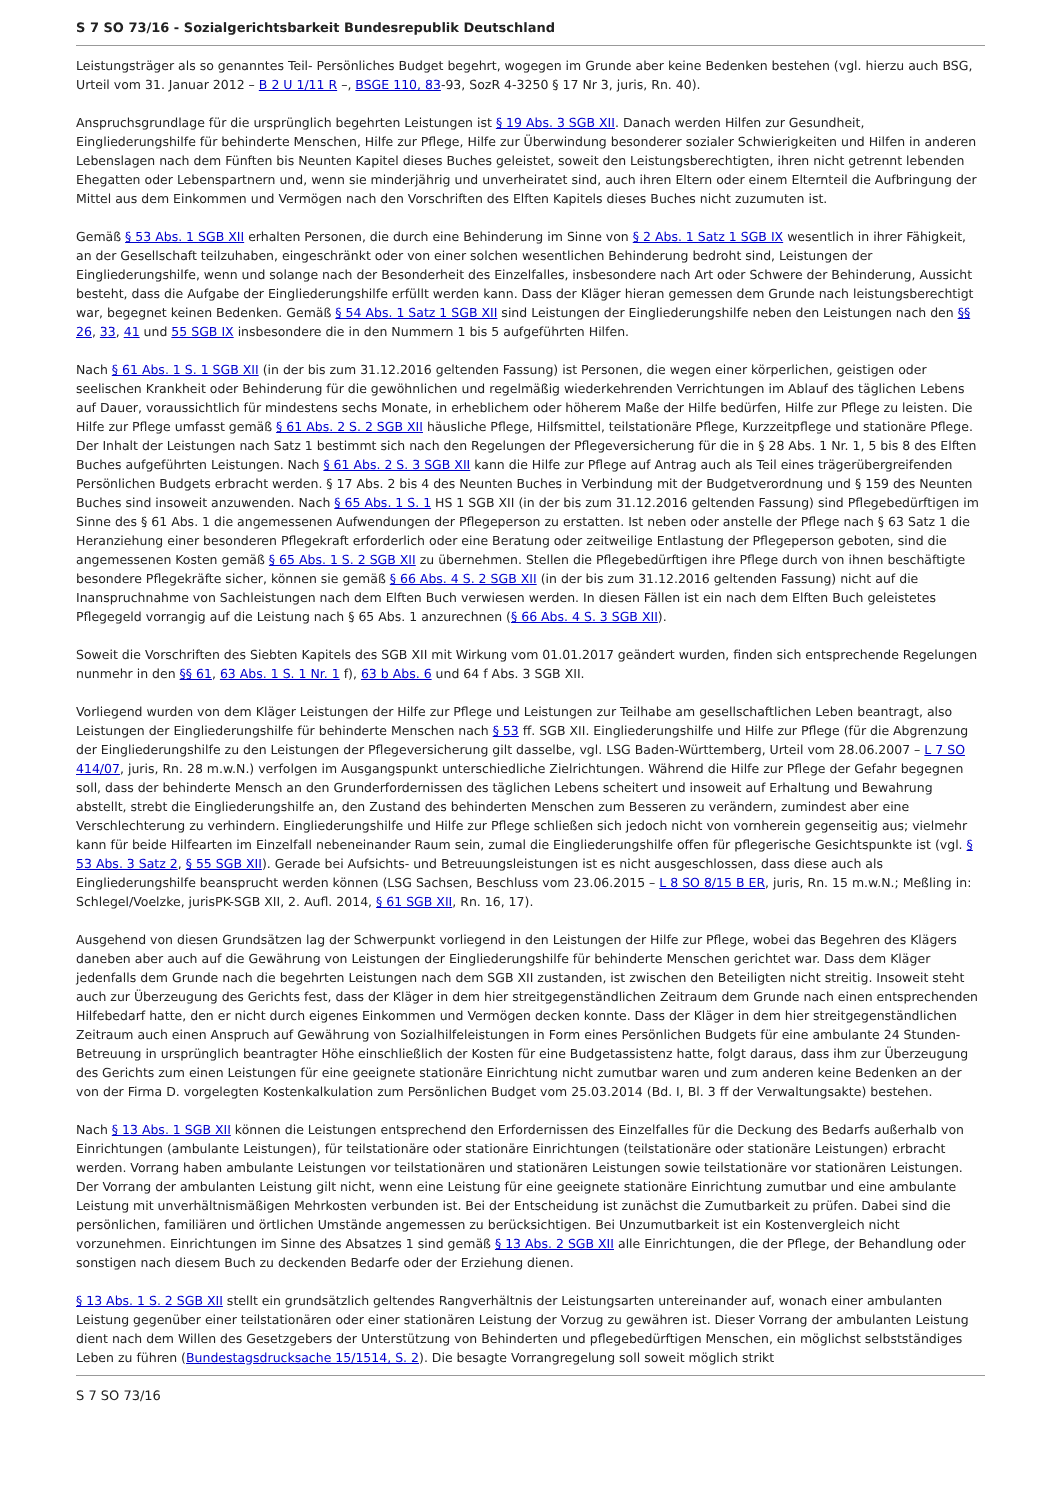S 7 SO 73/16 - Sozialgerichtsbarkeit Bundesrepublik Deutschland
Leistungsträger als so genanntes Teil- Persönliches Budget begehrt, wogegen im Grunde aber keine Bedenken bestehen (vgl. hierzu auch BSG, Urteil vom 31. Januar 2012 – B 2 U 1/11 R –, BSGE 110, 83-93, SozR 4-3250 § 17 Nr 3, juris, Rn. 40).
Anspruchsgrundlage für die ursprünglich begehrten Leistungen ist § 19 Abs. 3 SGB XII. Danach werden Hilfen zur Gesundheit, Eingliederungshilfe für behinderte Menschen, Hilfe zur Pflege, Hilfe zur Überwindung besonderer sozialer Schwierigkeiten und Hilfen in anderen Lebenslagen nach dem Fünften bis Neunten Kapitel dieses Buches geleistet, soweit den Leistungsberechtigten, ihren nicht getrennt lebenden Ehegatten oder Lebenspartnern und, wenn sie minderjährig und unverheiratet sind, auch ihren Eltern oder einem Elternteil die Aufbringung der Mittel aus dem Einkommen und Vermögen nach den Vorschriften des Elften Kapitels dieses Buches nicht zuzumuten ist.
Gemäß § 53 Abs. 1 SGB XII erhalten Personen, die durch eine Behinderung im Sinne von § 2 Abs. 1 Satz 1 SGB IX wesentlich in ihrer Fähigkeit, an der Gesellschaft teilzuhaben, eingeschränkt oder von einer solchen wesentlichen Behinderung bedroht sind, Leistungen der Eingliederungshilfe, wenn und solange nach der Besonderheit des Einzelfalles, insbesondere nach Art oder Schwere der Behinderung, Aussicht besteht, dass die Aufgabe der Eingliederungshilfe erfüllt werden kann. Dass der Kläger hieran gemessen dem Grunde nach leistungsberechtigt war, begegnet keinen Bedenken. Gemäß § 54 Abs. 1 Satz 1 SGB XII sind Leistungen der Eingliederungshilfe neben den Leistungen nach den §§ 26, 33, 41 und 55 SGB IX insbesondere die in den Nummern 1 bis 5 aufgeführten Hilfen.
Nach § 61 Abs. 1 S. 1 SGB XII (in der bis zum 31.12.2016 geltenden Fassung) ist Personen, die wegen einer körperlichen, geistigen oder seelischen Krankheit oder Behinderung für die gewöhnlichen und regelmäßig wiederkehrenden Verrichtungen im Ablauf des täglichen Lebens auf Dauer, voraussichtlich für mindestens sechs Monate, in erheblichem oder höherem Maße der Hilfe bedürfen, Hilfe zur Pflege zu leisten. Die Hilfe zur Pflege umfasst gemäß § 61 Abs. 2 S. 2 SGB XII häusliche Pflege, Hilfsmittel, teilstationäre Pflege, Kurzzeitpflege und stationäre Pflege. Der Inhalt der Leistungen nach Satz 1 bestimmt sich nach den Regelungen der Pflegeversicherung für die in § 28 Abs. 1 Nr. 1, 5 bis 8 des Elften Buches aufgeführten Leistungen. Nach § 61 Abs. 2 S. 3 SGB XII kann die Hilfe zur Pflege auf Antrag auch als Teil eines trägerübergreifenden Persönlichen Budgets erbracht werden. § 17 Abs. 2 bis 4 des Neunten Buches in Verbindung mit der Budgetverordnung und § 159 des Neunten Buches sind insoweit anzuwenden. Nach § 65 Abs. 1 S. 1 HS 1 SGB XII (in der bis zum 31.12.2016 geltenden Fassung) sind Pflegebedürftigen im Sinne des § 61 Abs. 1 die angemessenen Aufwendungen der Pflegeperson zu erstatten. Ist neben oder anstelle der Pflege nach § 63 Satz 1 die Heranziehung einer besonderen Pflegekraft erforderlich oder eine Beratung oder zeitweilige Entlastung der Pflegeperson geboten, sind die angemessenen Kosten gemäß § 65 Abs. 1 S. 2 SGB XII zu übernehmen. Stellen die Pflegebedürftigen ihre Pflege durch von ihnen beschäftigte besondere Pflegekräfte sicher, können sie gemäß § 66 Abs. 4 S. 2 SGB XII (in der bis zum 31.12.2016 geltenden Fassung) nicht auf die Inanspruchnahme von Sachleistungen nach dem Elften Buch verwiesen werden. In diesen Fällen ist ein nach dem Elften Buch geleistetes Pflegegeld vorrangig auf die Leistung nach § 65 Abs. 1 anzurechnen (§ 66 Abs. 4 S. 3 SGB XII).
Soweit die Vorschriften des Siebten Kapitels des SGB XII mit Wirkung vom 01.01.2017 geändert wurden, finden sich entsprechende Regelungen nunmehr in den §§ 61, 63 Abs. 1 S. 1 Nr. 1 f), 63 b Abs. 6 und 64 f Abs. 3 SGB XII.
Vorliegend wurden von dem Kläger Leistungen der Hilfe zur Pflege und Leistungen zur Teilhabe am gesellschaftlichen Leben beantragt, also Leistungen der Eingliederungshilfe für behinderte Menschen nach § 53 ff. SGB XII. Eingliederungshilfe und Hilfe zur Pflege (für die Abgrenzung der Eingliederungshilfe zu den Leistungen der Pflegeversicherung gilt dasselbe, vgl. LSG Baden-Württemberg, Urteil vom 28.06.2007 – L 7 SO 414/07, juris, Rn. 28 m.w.N.) verfolgen im Ausgangspunkt unterschiedliche Zielrichtungen. Während die Hilfe zur Pflege der Gefahr begegnen soll, dass der behinderte Mensch an den Grunderfordernissen des täglichen Lebens scheitert und insoweit auf Erhaltung und Bewahrung abstellt, strebt die Eingliederungshilfe an, den Zustand des behinderten Menschen zum Besseren zu verändern, zumindest aber eine Verschlechterung zu verhindern. Eingliederungshilfe und Hilfe zur Pflege schließen sich jedoch nicht von vornherein gegenseitig aus; vielmehr kann für beide Hilfearten im Einzelfall nebeneinander Raum sein, zumal die Eingliederungshilfe offen für pflegerische Gesichtspunkte ist (vgl. § 53 Abs. 3 Satz 2, § 55 SGB XII). Gerade bei Aufsichts- und Betreuungsleistungen ist es nicht ausgeschlossen, dass diese auch als Eingliederungshilfe beansprucht werden können (LSG Sachsen, Beschluss vom 23.06.2015 – L 8 SO 8/15 B ER, juris, Rn. 15 m.w.N.; Meßling in: Schlegel/Voelzke, jurisPK-SGB XII, 2. Aufl. 2014, § 61 SGB XII, Rn. 16, 17).
Ausgehend von diesen Grundsätzen lag der Schwerpunkt vorliegend in den Leistungen der Hilfe zur Pflege, wobei das Begehren des Klägers daneben aber auch auf die Gewährung von Leistungen der Eingliederungshilfe für behinderte Menschen gerichtet war. Dass dem Kläger jedenfalls dem Grunde nach die begehrten Leistungen nach dem SGB XII zustanden, ist zwischen den Beteiligten nicht streitig. Insoweit steht auch zur Überzeugung des Gerichts fest, dass der Kläger in dem hier streitgegenständlichen Zeitraum dem Grunde nach einen entsprechenden Hilfebedarf hatte, den er nicht durch eigenes Einkommen und Vermögen decken konnte. Dass der Kläger in dem hier streitgegenständlichen Zeitraum auch einen Anspruch auf Gewährung von Sozialhilfeleistungen in Form eines Persönlichen Budgets für eine ambulante 24 Stunden-Betreuung in ursprünglich beantragter Höhe einschließlich der Kosten für eine Budgetassistenz hatte, folgt daraus, dass ihm zur Überzeugung des Gerichts zum einen Leistungen für eine geeignete stationäre Einrichtung nicht zumutbar waren und zum anderen keine Bedenken an der von der Firma D. vorgelegten Kostenkalkulation zum Persönlichen Budget vom 25.03.2014 (Bd. I, Bl. 3 ff der Verwaltungsakte) bestehen.
Nach § 13 Abs. 1 SGB XII können die Leistungen entsprechend den Erfordernissen des Einzelfalles für die Deckung des Bedarfs außerhalb von Einrichtungen (ambulante Leistungen), für teilstationäre oder stationäre Einrichtungen (teilstationäre oder stationäre Leistungen) erbracht werden. Vorrang haben ambulante Leistungen vor teilstationären und stationären Leistungen sowie teilstationäre vor stationären Leistungen. Der Vorrang der ambulanten Leistung gilt nicht, wenn eine Leistung für eine geeignete stationäre Einrichtung zumutbar und eine ambulante Leistung mit unverhältnismäßigen Mehrkosten verbunden ist. Bei der Entscheidung ist zunächst die Zumutbarkeit zu prüfen. Dabei sind die persönlichen, familiären und örtlichen Umstände angemessen zu berücksichtigen. Bei Unzumutbarkeit ist ein Kostenvergleich nicht vorzunehmen. Einrichtungen im Sinne des Absatzes 1 sind gemäß § 13 Abs. 2 SGB XII alle Einrichtungen, die der Pflege, der Behandlung oder sonstigen nach diesem Buch zu deckenden Bedarfe oder der Erziehung dienen.
§ 13 Abs. 1 S. 2 SGB XII stellt ein grundsätzlich geltendes Rangverhältnis der Leistungsarten untereinander auf, wonach einer ambulanten Leistung gegenüber einer teilstationären oder einer stationären Leistung der Vorzug zu gewähren ist. Dieser Vorrang der ambulanten Leistung dient nach dem Willen des Gesetzgebers der Unterstützung von Behinderten und pflegebedürftigen Menschen, ein möglichst selbstständiges Leben zu führen (Bundestagsdrucksache 15/1514, S. 2). Die besagte Vorrangregelung soll soweit möglich strikt
S 7 SO 73/16